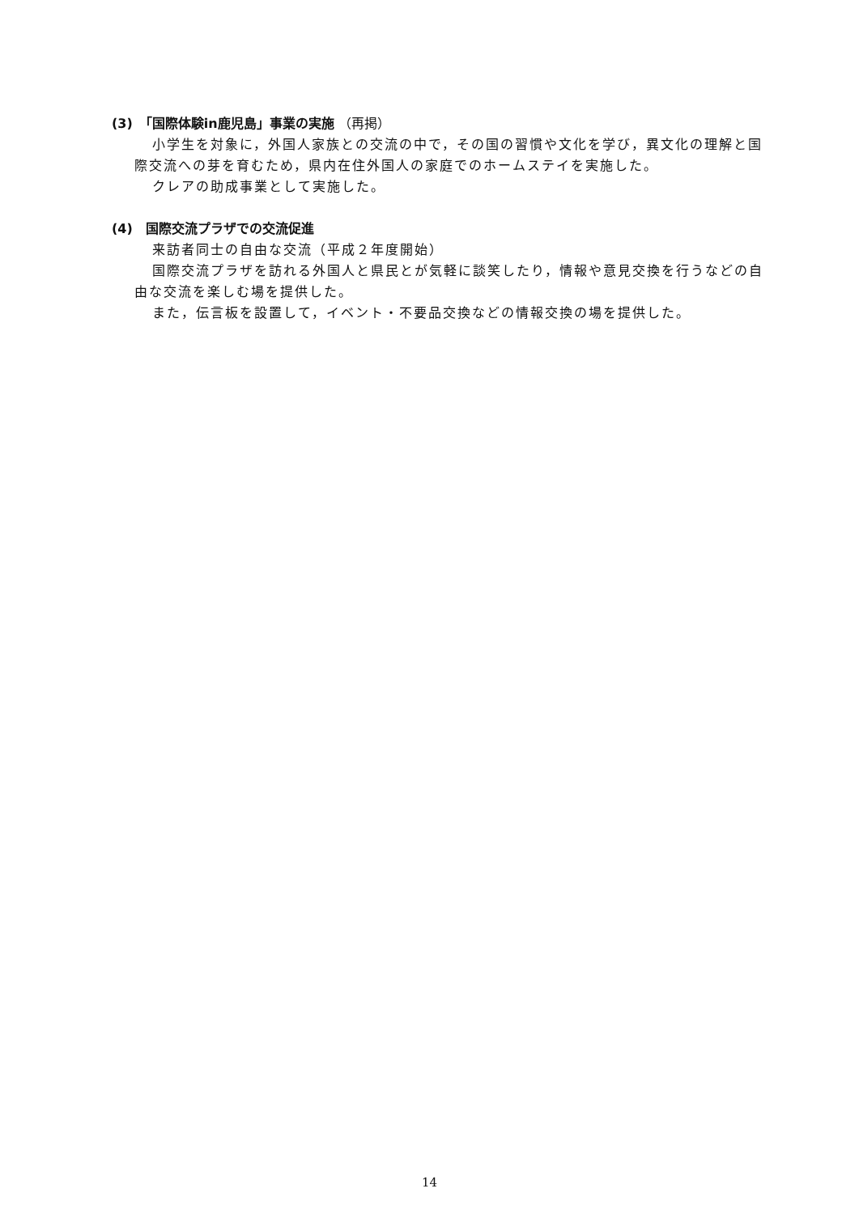(3)　「国際体験in鹿児島」事業の実施 （再掲）
小学生を対象に，外国人家族との交流の中で，その国の習慣や文化を学び，異文化の理解と国際交流への芽を育むため，県内在住外国人の家庭でのホームステイを実施した。
クレアの助成事業として実施した。
(4)　国際交流プラザでの交流促進
来訪者同士の自由な交流（平成２年度開始）
国際交流プラザを訪れる外国人と県民とが気軽に談笑したり，情報や意見交換を行うなどの自由な交流を楽しむ場を提供した。
また，伝言板を設置して，イベント・不要品交換などの情報交換の場を提供した。
14